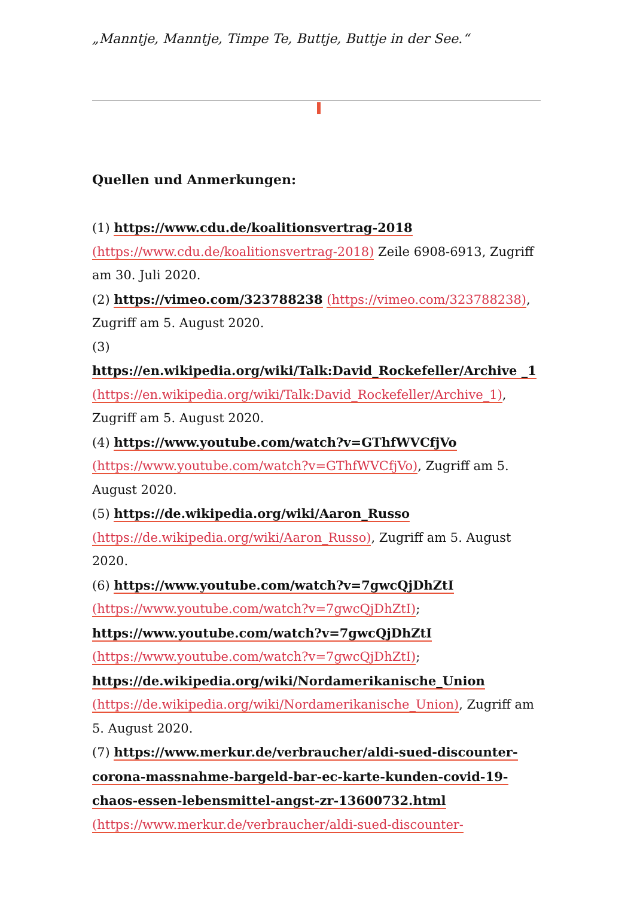„Manntje, Manntje, Timpe Te, Buttje, Buttje in der See.“
Quellen und Anmerkungen:
(1) https://www.cdu.de/koalitionsvertrag-2018 (https://www.cdu.de/koalitionsvertrag-2018) Zeile 6908-6913, Zugriff am 30. Juli 2020.
(2) https://vimeo.com/323788238 (https://vimeo.com/323788238), Zugriff am 5. August 2020.
(3)
https://en.wikipedia.org/wiki/Talk:David_Rockefeller/Archive _1 (https://en.wikipedia.org/wiki/Talk:David_Rockefeller/Archive_1), Zugriff am 5. August 2020.
(4) https://www.youtube.com/watch?v=GThfWVCfjVo (https://www.youtube.com/watch?v=GThfWVCfjVo), Zugriff am 5. August 2020.
(5) https://de.wikipedia.org/wiki/Aaron_Russo (https://de.wikipedia.org/wiki/Aaron_Russo), Zugriff am 5. August 2020.
(6) https://www.youtube.com/watch?v=7gwcQjDhZtI (https://www.youtube.com/watch?v=7gwcQjDhZtI); https://www.youtube.com/watch?v=7gwcQjDhZtI (https://www.youtube.com/watch?v=7gwcQjDhZtI); https://de.wikipedia.org/wiki/Nordamerikanische_Union (https://de.wikipedia.org/wiki/Nordamerikanische_Union), Zugriff am 5. August 2020.
(7) https://www.merkur.de/verbraucher/aldi-sued-discounter-corona-massnahme-bargeld-bar-ec-karte-kunden-covid-19-chaos-essen-lebensmittel-angst-zr-13600732.html (https://www.merkur.de/verbraucher/aldi-sued-discounter-